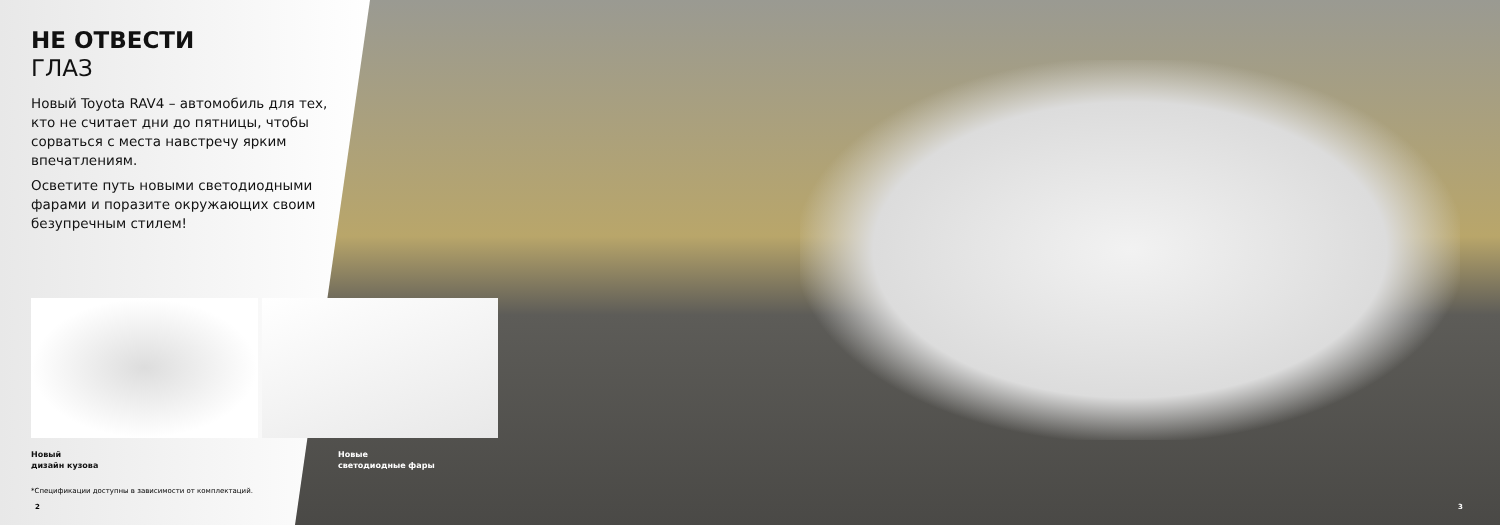НЕ ОТВЕСТИ
ГЛАЗ
Новый Toyota RAV4 – автомобиль для тех, кто не считает дни до пятницы, чтобы сорваться с места навстречу ярким впечатлениям.
Осветите путь новыми светодиодными фарами и поразите окружающих своим безупречным стилем!
Новый
дизайн кузова
Новые
светодиодные фары
*Спецификации доступны в зависимости от комплектаций.
2 3